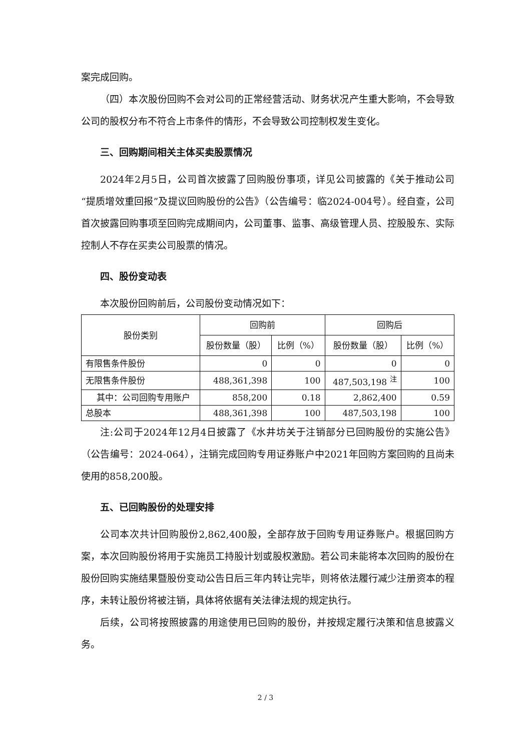案完成回购。
（四）本次股份回购不会对公司的正常经营活动、财务状况产生重大影响，不会导致公司的股权分布不符合上市条件的情形，不会导致公司控制权发生变化。
三、回购期间相关主体买卖股票情况
2024年2月5日，公司首次披露了回购股份事项，详见公司披露的《关于推动公司“提质增效重回报”及提议回购股份的公告》（公告编号：临2024-004号）。经自查，公司首次披露回购事项至回购完成期间内，公司董事、监事、高级管理人员、控股股东、实际控制人不存在买卖公司股票的情况。
四、股份变动表
本次股份回购前后，公司股份变动情况如下：
| 股份类别 | 回购前 | | 回购后 | |
| --- | --- | --- | --- | --- |
| | 股份数量（股） | 比例（%） | 股份数量（股） | 比例（%） |
| 有限售条件股份 | 0 | 0 | 0 | 0 |
| 无限售条件股份 | 488,361,398 | 100 | 487,503,198 <sup>注</sup> | 100 |
| 其中：公司回购专用账户 | 858,200 | 0.18 | 2,862,400 | 0.59 |
| 总股本 | 488,361,398 | 100 | 487,503,198 | 100 |
注:公司于2024年12月4日披露了《水井坊关于注销部分已回购股份的实施公告》（公告编号：2024-064），注销完成回购专用证券账户中2021年回购方案回购的且尚未使用的858,200股。
五、已回购股份的处理安排
公司本次共计回购股份2,862,400股，全部存放于回购专用证券账户。根据回购方案，本次回购股份将用于实施员工持股计划或股权激励。若公司未能将本次回购的股份在股份回购实施结果暨股份变动公告日后三年内转让完毕，则将依法履行减少注册资本的程序，未转让股份将被注销，具体将依据有关法律法规的规定执行。
后续，公司将按照披露的用途使用已回购的股份，并按规定履行决策和信息披露义务。
2 / 3